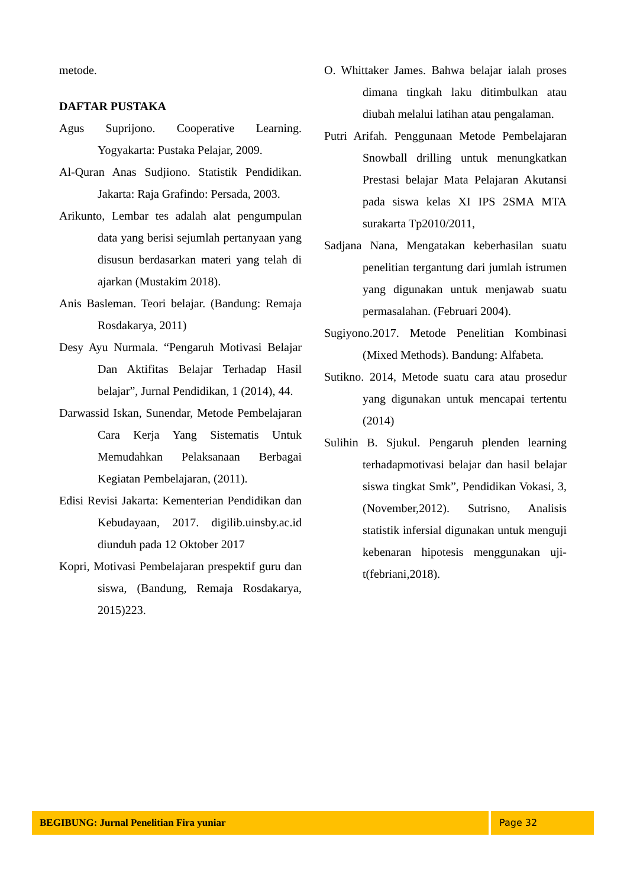metode.
DAFTAR PUSTAKA
Agus Suprijono. Cooperative Learning. Yogyakarta: Pustaka Pelajar, 2009.
Al-Quran Anas Sudjiono. Statistik Pendidikan. Jakarta: Raja Grafindo: Persada, 2003.
Arikunto, Lembar tes adalah alat pengumpulan data yang berisi sejumlah pertanyaan yang disusun berdasarkan materi yang telah di ajarkan (Mustakim 2018).
Anis Basleman. Teori belajar. (Bandung: Remaja Rosdakarya, 2011)
Desy Ayu Nurmala. “Pengaruh Motivasi Belajar Dan Aktifitas Belajar Terhadap Hasil belajar”, Jurnal Pendidikan, 1 (2014), 44.
Darwassid Iskan, Sunendar, Metode Pembelajaran Cara Kerja Yang Sistematis Untuk Memudahkan Pelaksanaan Berbagai Kegiatan Pembelajaran, (2011).
Edisi Revisi Jakarta: Kementerian Pendidikan dan Kebudayaan, 2017. digilib.uinsby.ac.id diunduh pada 12 Oktober 2017
Kopri, Motivasi Pembelajaran prespektif guru dan siswa, (Bandung, Remaja Rosdakarya, 2015)223.
O. Whittaker James. Bahwa belajar ialah proses dimana tingkah laku ditimbulkan atau diubah melalui latihan atau pengalaman.
Putri Arifah. Penggunaan Metode Pembelajaran Snowball drilling untuk menungkatkan Prestasi belajar Mata Pelajaran Akutansi pada siswa kelas XI IPS 2SMA MTA surakarta Tp2010/2011,
Sadjana Nana, Mengatakan keberhasilan suatu penelitian tergantung dari jumlah istrumen yang digunakan untuk menjawab suatu permasalahan. (Februari 2004).
Sugiyono.2017. Metode Penelitian Kombinasi (Mixed Methods). Bandung: Alfabeta.
Sutikno. 2014, Metode suatu cara atau prosedur yang digunakan untuk mencapai tertentu (2014)
Sulihin B. Sjukul. Pengaruh plenden learning terhadapmotivasi belajar dan hasil belajar siswa tingkat Smk”, Pendidikan Vokasi, 3, (November,2012). Sutrisno, Analisis statistik infersial digunakan untuk menguji kebenaran hipotesis menggunakan uji-t(febriani,2018).
BEGIBUNG: Jurnal Penelitian Fira yuniar Page 32